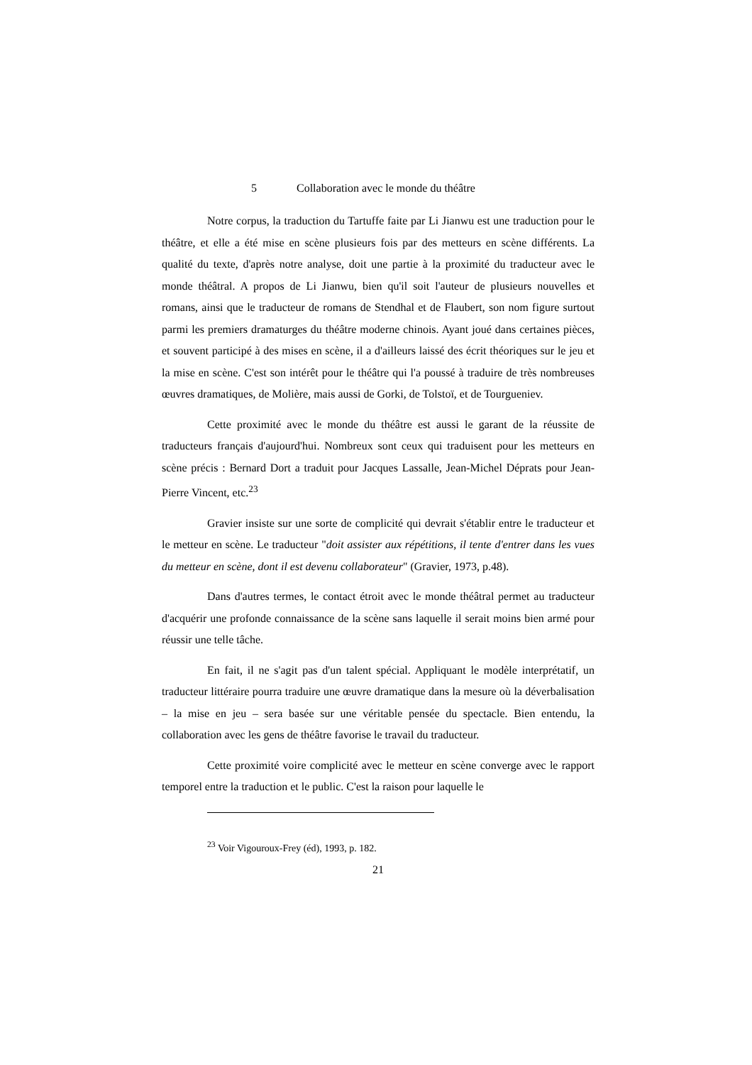5 Collaboration avec le monde du théâtre
Notre corpus, la traduction du Tartuffe faite par Li Jianwu est une traduction pour le théâtre, et elle a été mise en scène plusieurs fois par des metteurs en scène différents. La qualité du texte, d'après notre analyse, doit une partie à la proximité du traducteur avec le monde théâtral. A propos de Li Jianwu, bien qu'il soit l'auteur de plusieurs nouvelles et romans, ainsi que le traducteur de romans de Stendhal et de Flaubert, son nom figure surtout parmi les premiers dramaturges du théâtre moderne chinois. Ayant joué dans certaines pièces, et souvent participé à des mises en scène, il a d'ailleurs laissé des écrit théoriques sur le jeu et la mise en scène. C'est son intérêt pour le théâtre qui l'a poussé à traduire de très nombreuses œuvres dramatiques, de Molière, mais aussi de Gorki, de Tolstoï, et de Tourgueniev.
Cette proximité avec le monde du théâtre est aussi le garant de la réussite de traducteurs français d'aujourd'hui. Nombreux sont ceux qui traduisent pour les metteurs en scène précis : Bernard Dort a traduit pour Jacques Lassalle, Jean-Michel Déprats pour Jean-Pierre Vincent, etc.<sup>23</sup>
Gravier insiste sur une sorte de complicité qui devrait s'établir entre le traducteur et le metteur en scène. Le traducteur "doit assister aux répétitions, il tente d'entrer dans les vues du metteur en scène, dont il est devenu collaborateur" (Gravier, 1973, p.48).
Dans d'autres termes, le contact étroit avec le monde théâtral permet au traducteur d'acquérir une profonde connaissance de la scène sans laquelle il serait moins bien armé pour réussir une telle tâche.
En fait, il ne s'agit pas d'un talent spécial. Appliquant le modèle interprétatif, un traducteur littéraire pourra traduire une œuvre dramatique dans la mesure où la déverbalisation – la mise en jeu – sera basée sur une véritable pensée du spectacle. Bien entendu, la collaboration avec les gens de théâtre favorise le travail du traducteur.
Cette proximité voire complicité avec le metteur en scène converge avec le rapport temporel entre la traduction et le public. C'est la raison pour laquelle le
<sup>23</sup> Voir Vigouroux-Frey (éd), 1993, p. 182.
21